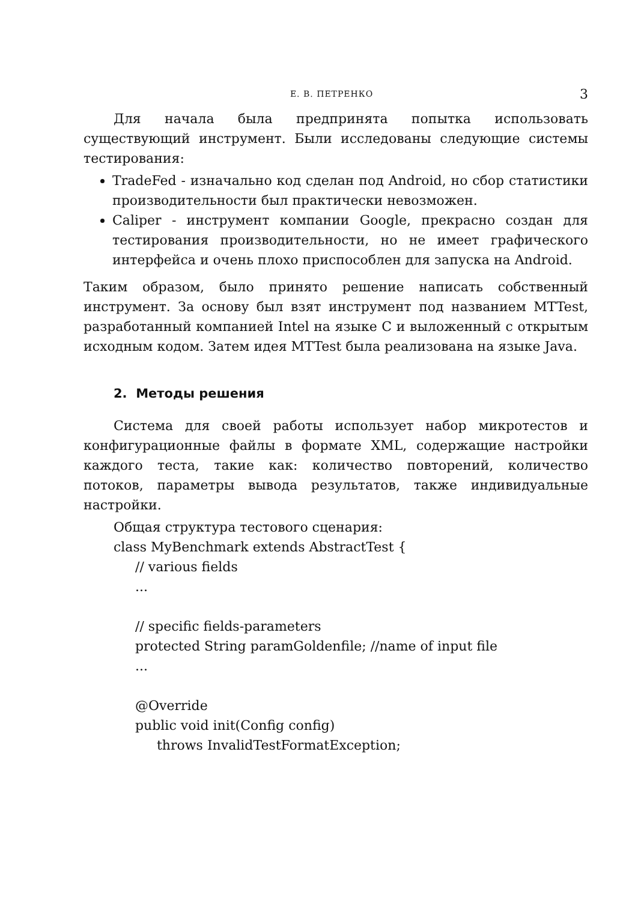Е. В. ПЕТРЕНКО 3
Для начала была предпринята попытка использовать существующий инструмент. Были исследованы следующие системы тестирования:
TradeFed - изначально код сделан под Android, но сбор статистики производительности был практически невозможен.
Caliper - инструмент компании Google, прекрасно создан для тестирования производительности, но не имеет графического интерфейса и очень плохо приспособлен для запуска на Android.
Таким образом, было принято решение написать собственный инструмент. За основу был взят инструмент под названием MTTest, разработанный компанией Intel на языке C и выложенный с открытым исходным кодом. Затем идея MTTest была реализована на языке Java.
2. Методы решения
Система для своей работы использует набор микротестов и конфигурационные файлы в формате XML, содержащие настройки каждого теста, такие как: количество повторений, количество потоков, параметры вывода результатов, также индивидуальные настройки.
Общая структура тестового сценария:
class MyBenchmark extends AbstractTest {
// various fields
...
// specific fields-parameters
protected String paramGoldenfile; //name of input file
...
@Override
public void init(Config config)
throws InvalidTestFormatException;